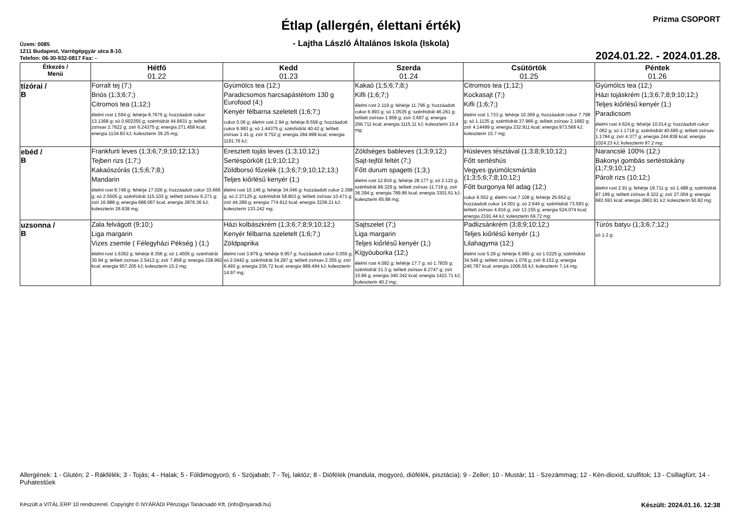Étlap (allergén, élettani érték)
- Lajtha László Általános Iskola (Iskola)
Üzem: 0085
1211 Budapest, Varrógépgyár utca 8-10.
Telefon: 06-30-932-0817 Fax: -
Prizma CSOPORT
2024.01.22. - 2024.01.28.
| Étkezés / Menü | Hétfő 01.22 | Kedd 01.23 | Szerda 01.24 | Csütörtök 01.25 | Péntek 01.26 |
| --- | --- | --- | --- | --- | --- |
| tízórai / B | Forralt tej (7;) Briós (1;3;6;7;) Citromos tea (1;12;) élelmi rost 1.594 g; fehérje 8.7675 g; hozzáadott cukor 13.1368 g; só 0.602355 g; szénhidrát 44.6631 g; telített zsírsav 2.7622 g; zsír 6.24375 g; energia 271.458 kcal; energia 1134.83 kJ; koleszterin 36.25 mg; | Gyümölcs tea (12;) Paradicsomos harcsapástétom 130 g Eurofood (4;) Kenyér félbarna szeletelt (1;6;7;) cukor 0.06 g; élelmi rost 2.94 g; fehérje 8.558 g; hozzáadott cukor 6.993 g; só 1.44375 g; szénhidrát 40.42 g; telített zsírsav 1.41 g; zsír 9.752 g; energia 284.999 kcal; energia 1191.76 kJ; | Kakaó (1;5;6;7;8;) Kifli (1;6;7;) élelmi rost 2.119 g; fehérje 11.796 g; hozzáadott cukor 6.993 g; só 1.0535 g; szénhidrát 46.261 g; telített zsírsav 1.958 g; zsír 3.697 g; energia 266.711 kcal; energia 1115.11 kJ; koleszterin 10.4 mg; | Citromos tea (1;12;) Kockasajt (7;) Kifli (1;6;7;) élelmi rost 1.733 g; fehérje 10.369 g; hozzáadott cukor 7.798 g; só 1.1135 g; szénhidrát 37.966 g; telített zsírsav 2.1682 g; zsír 4.14499 g; energia 232.911 kcal; energia 973.566 kJ; koleszterin 15.7 mg; | Gyümölcs tea (12;) Házi tojáskrém (1;3;6;7;8;9;10;12;) Teljes kiőrlésű kenyér (1;) Paradicsom élelmi rost 4.624 g; fehérje 10.014 g; hozzáadott cukor 7.062 g; só 1.1718 g; szénhidrát 40.685 g; telített zsírsav 1.1784 g; zsír 4.377 g; energia 244.838 kcal; energia 1024.23 kJ; koleszterin 97.2 mg; |
| ebéd / B | Frankfurti leves (1;3;6;7;9;10;12;13;) Tejben rizs (1;7;) Kakaószórás (1;5;6;7;8;) Mandarin élelmi rost 8.749 g; fehérje 17.026 g; hozzáadott cukor 33.666 g; só 2.5505 g; szénhidrát 115.103 g; telített zsírsav 6.271 g; zsír 16.988 g; energia 688.067 kcal; energia 2876.36 kJ; koleszterin 28.638 mg; | Eresztett tojás leves (1;3;10;12;) Sertéspörkölt (1;9;10;12;) Zöldborsó főzelék (1;3;6;7;9;10;12;13;) Teljes kiőrlésű kenyér (1;) élelmi rost 10.146 g; fehérje 34.046 g; hozzáadott cukor 2.398 g; só 2.37125 g; szénhidrát 58.803 g; telített zsírsav 10.471 g; zsír 44.289 g; energia 774.912 kcal; energia 3239.21 kJ; koleszterin 133.242 mg; | Zöldséges bableves (1;3;9;12;) Sajt-tejföl feltét (7;) Főtt durum spagetti (1;3;) élelmi rost 12.816 g; fehérje 28.177 g; só 2.122 g; szénhidrát 86.329 g; telített zsírsav 11.719 g; zsír 36.394 g; energia 789.86 kcal; energia 3301.61 kJ; koleszterin 65.88 mg; | Húsleves tésztával (1;3;8;9;10;12;) Főtt sertéshús Vegyes gyümölcsmártás (1;3;5;6;7;8;10;12;) Főtt burgonya fél adag (12;) cukor 6.552 g; élelmi rost 7.108 g; fehérje 25.652 g; hozzáadott cukor 14.001 g; só 2.646 g; szénhidrát 73.593 g; telített zsírsav 4.816 g; zsír 13.155 g; energia 524.074 kcal; energia 2191.44 kJ; koleszterin 69.72 mg; | Narancslé 100% (12;) Bakonyi gombás sertéstokány (1;7;9;10;12;) Párolt rizs (10;12;) élelmi rost 2.91 g; fehérje 19.711 g; só 1.488 g; szénhidrát 87.199 g; telített zsírsav 8.322 g; zsír 27.004 g; energia 683.591 kcal; energia 2863.91 kJ; koleszterin 50.82 mg; |
| uzsonna / B | Zala felvágott (9;10;) Liga margarin Vizes zsemle ( Félegyházi Pékség ) (1;) élelmi rost 1.6362 g; fehérje 8.356 g; só 1.4505 g; szénhidrát 30.94 g; telített zsírsav 2.5413 g; zsír 7.858 g; energia 228.992 kcal; energia 957.205 kJ; koleszterin 15.2 mg; | Házi kolbászkrém (1;3;6;7;8;9;10;12;) Kenyér félbarna szeletelt (1;6;7;) Zöldpaprika élelmi rost 3.879 g; fehérje 9.957 g; hozzáadott cukor 0.055 g; só 2.0442 g; szénhidrát 34.287 g; telített zsírsav 2.355 g; zsír 6.493 g; energia 236.72 kcal; energia 989.494 kJ; koleszterin 14.97 mg; | Sajtszelet (7;) Liga margarin Teljes kiőrlésű kenyér (1;) Kígyóuborka (12;) élelmi rost 4.092 g; fehérje 17.7 g; só 1.7835 g; szénhidrát 31.3 g; telített zsírsav 8.2747 g; zsír 15.86 g; energia 340.342 kcal; energia 1422.71 kJ; koleszterin 40.2 mg; | Padlizsánkrém (3;8;9;10;12;) Teljes kiőrlésű kenyér (1;) Lilahagyma (12;) élelmi rost 5.29 g; fehérje 6.965 g; só 1.0225 g; szénhidrát 34.549 g; telített zsírsav 1.078 g; zsír 8.152 g; energia 240.787 kcal; energia 1006.55 kJ; koleszterin 7.14 mg; | Túrós batyu (1;3;6;7;12;) só 1.2 g; |
Allergének: 1 - Glutén; 2 - Rákfélék; 3 - Tojás; 4 - Halak; 5 - Földimogyoró; 6 - Szójabab; 7 - Tej, laktóz; 8 - Diófélék (mandula, mogyoró, diófélék, pisztácia); 9 - Zeller; 10 - Mustár; 11 - Szezámmag; 12 - Kén-dioxid, szulfitok; 13 - Csillagfürt; 14 - Puhatestűek
Készült a VITÁL ERP 10 rendszerrel. Copyright © NYÁRÁDI Pénzügyi Tanácsadó Kft. (info@nyaradi.hu) Készült: 2024.01.16. 12:38